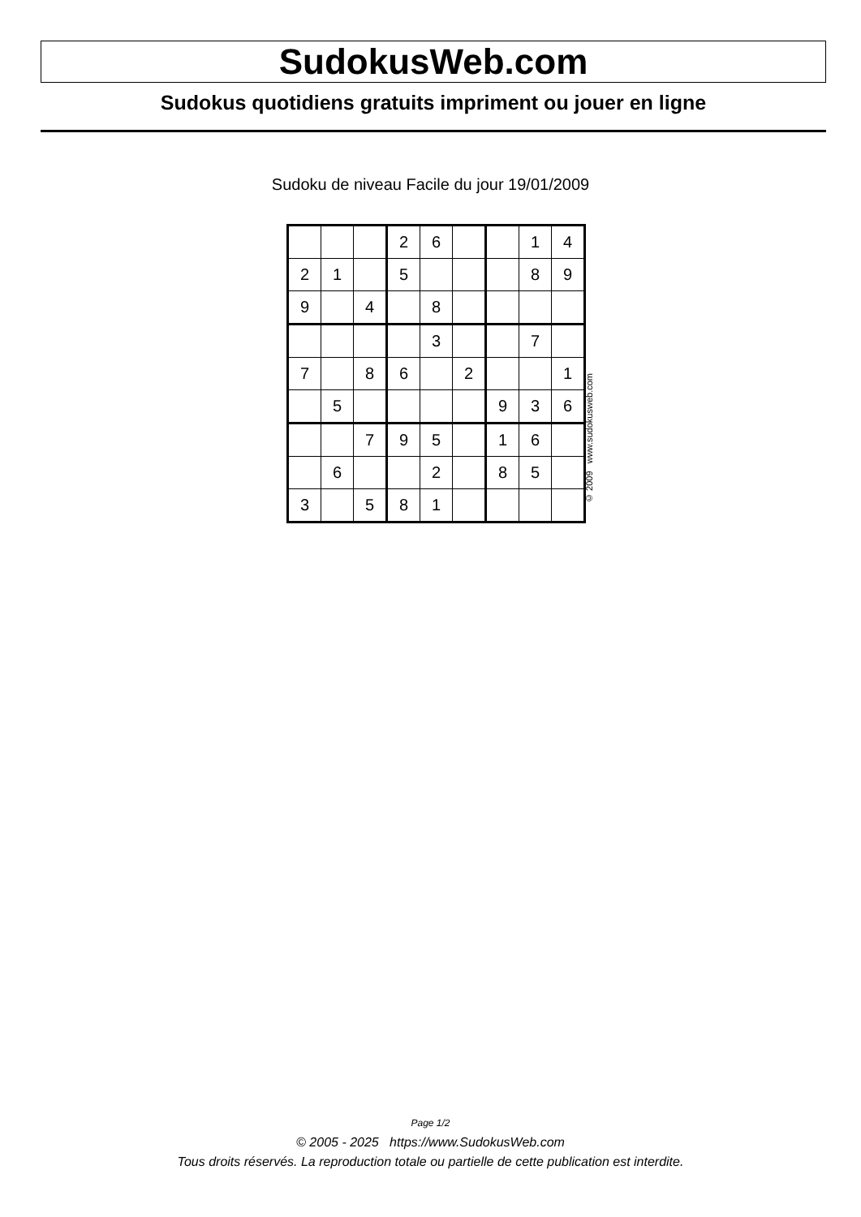SudokusWeb.com
Sudokus quotidiens gratuits impriment ou jouer en ligne
Sudoku de niveau Facile du jour 19/01/2009
| | | | 2 | 6 | | | 1 | 4 |
| 2 | 1 | | 5 | | | | 8 | 9 |
| 9 | | 4 | | 8 | | | | |
| | | | | 3 | | | 7 | |
| 7 | | 8 | 6 | | 2 | | | 1 |
| | 5 | | | | | 9 | 3 | 6 |
| | | 7 | 9 | 5 | | 1 | 6 | |
| | 6 | | | 2 | | 8 | 5 | |
| 3 | | 5 | 8 | 1 | | | | |
© 2009 www.sudokusweb.com
Page 1/2
© 2005 - 2025 https://www.SudokusWeb.com
Tous droits réservés. La reproduction totale ou partielle de cette publication est interdite.